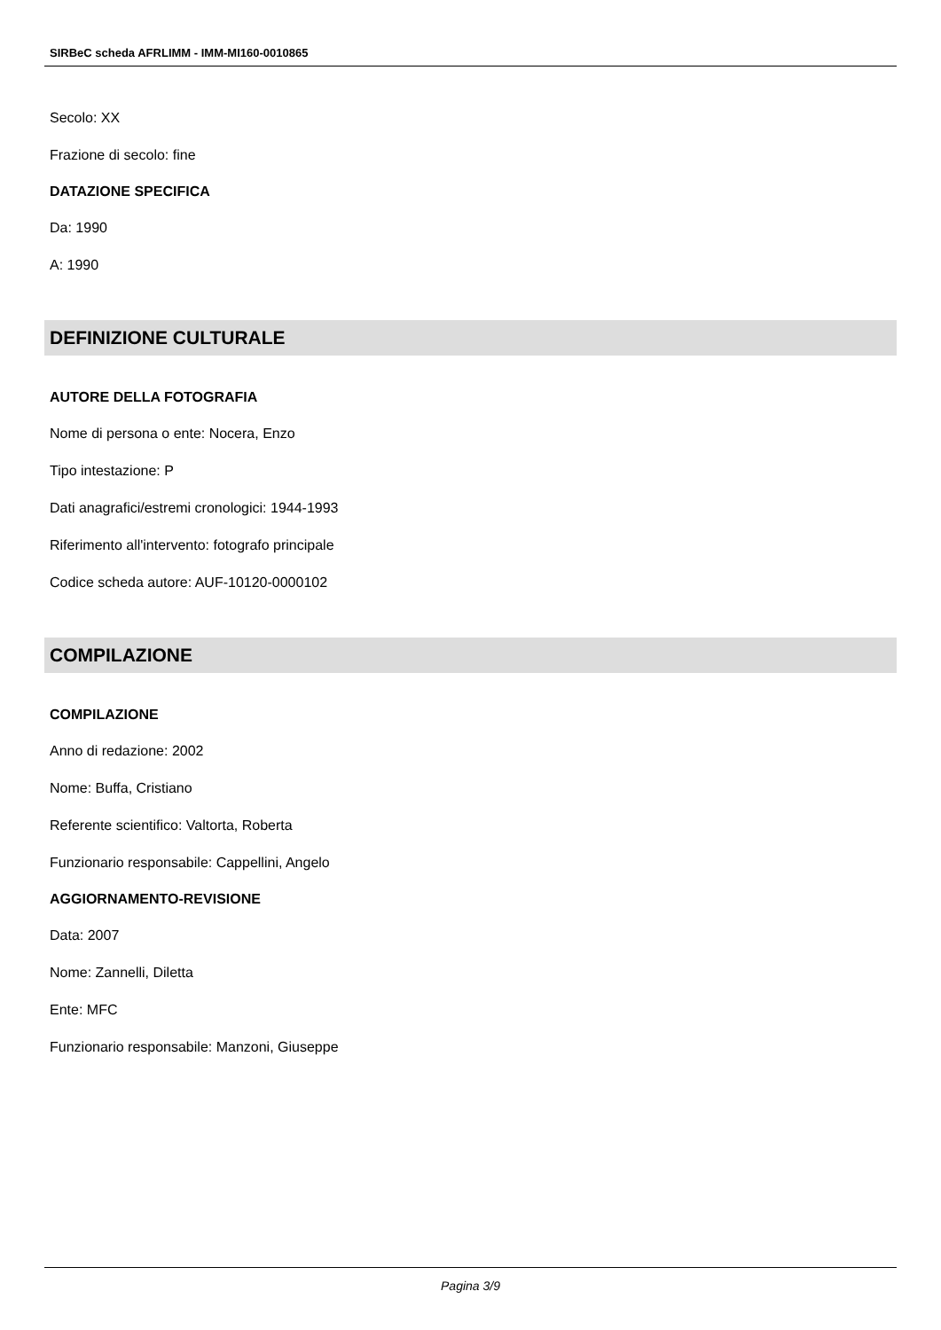SIRBeC scheda AFRLIMM - IMM-MI160-0010865
Secolo: XX
Frazione di secolo: fine
DATAZIONE SPECIFICA
Da: 1990
A: 1990
DEFINIZIONE CULTURALE
AUTORE DELLA FOTOGRAFIA
Nome di persona o ente: Nocera, Enzo
Tipo intestazione: P
Dati anagrafici/estremi cronologici: 1944-1993
Riferimento all'intervento: fotografo principale
Codice scheda autore: AUF-10120-0000102
COMPILAZIONE
COMPILAZIONE
Anno di redazione: 2002
Nome: Buffa, Cristiano
Referente scientifico: Valtorta, Roberta
Funzionario responsabile: Cappellini, Angelo
AGGIORNAMENTO-REVISIONE
Data: 2007
Nome: Zannelli, Diletta
Ente: MFC
Funzionario responsabile: Manzoni, Giuseppe
Pagina 3/9